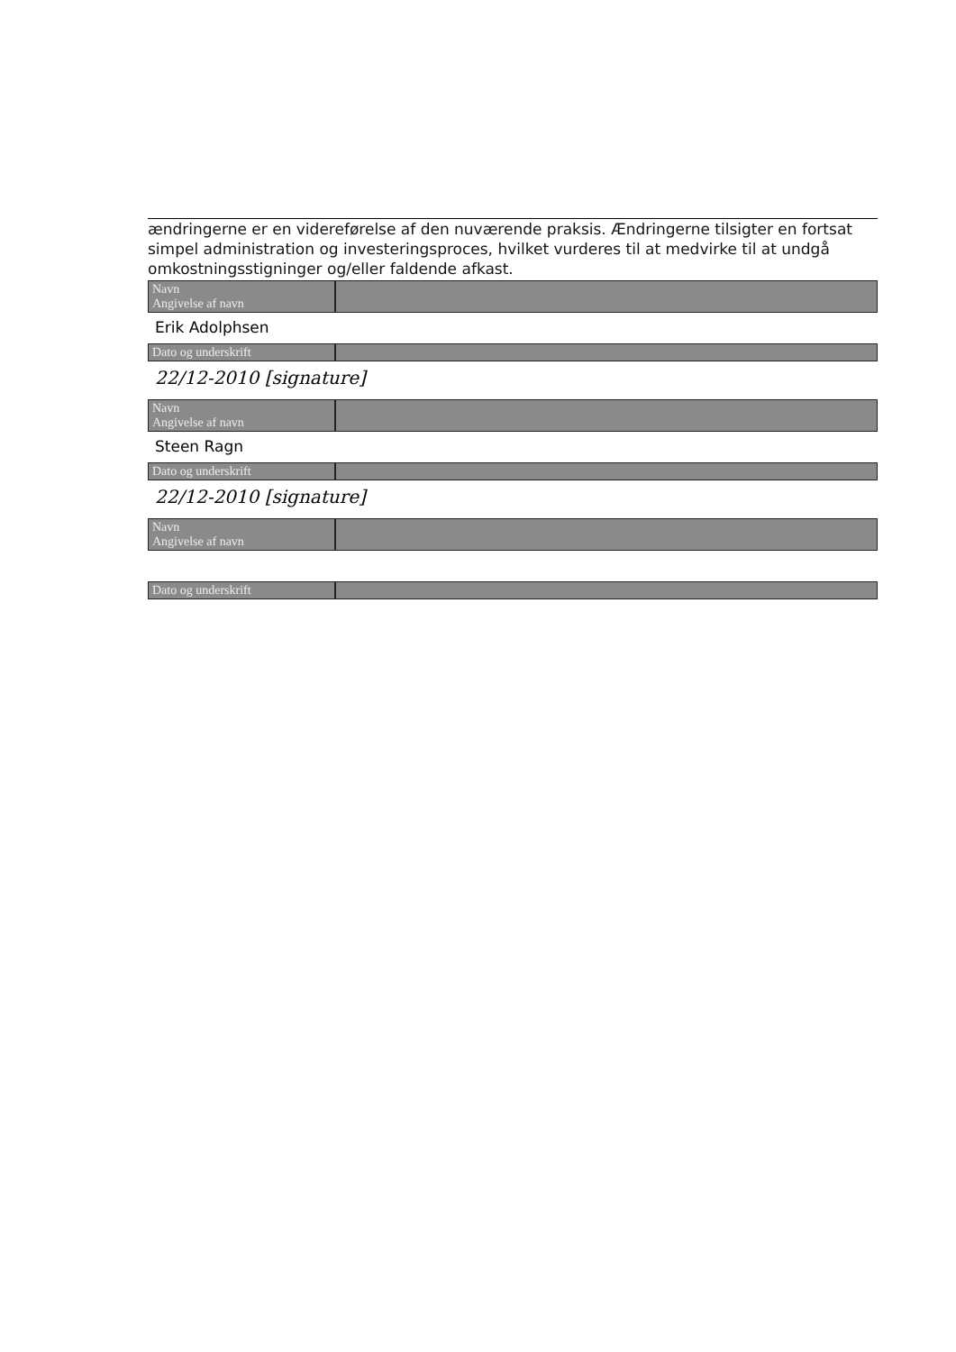ændringerne er en videreførelse af den nuværende praksis. Ændringerne tilsigter en fortsat simpel administration og investeringsproces, hvilket vurderes til at medvirke til at undgå omkostningsstigninger og/eller faldende afkast.
Navn
Angivelse af navn
Erik Adolphsen
Dato og underskrift
22/12-2010 [signature]
Navn
Angivelse af navn
Steen Ragn
Dato og underskrift
22/12-2010 [signature]
Navn
Angivelse af navn
Dato og underskrift